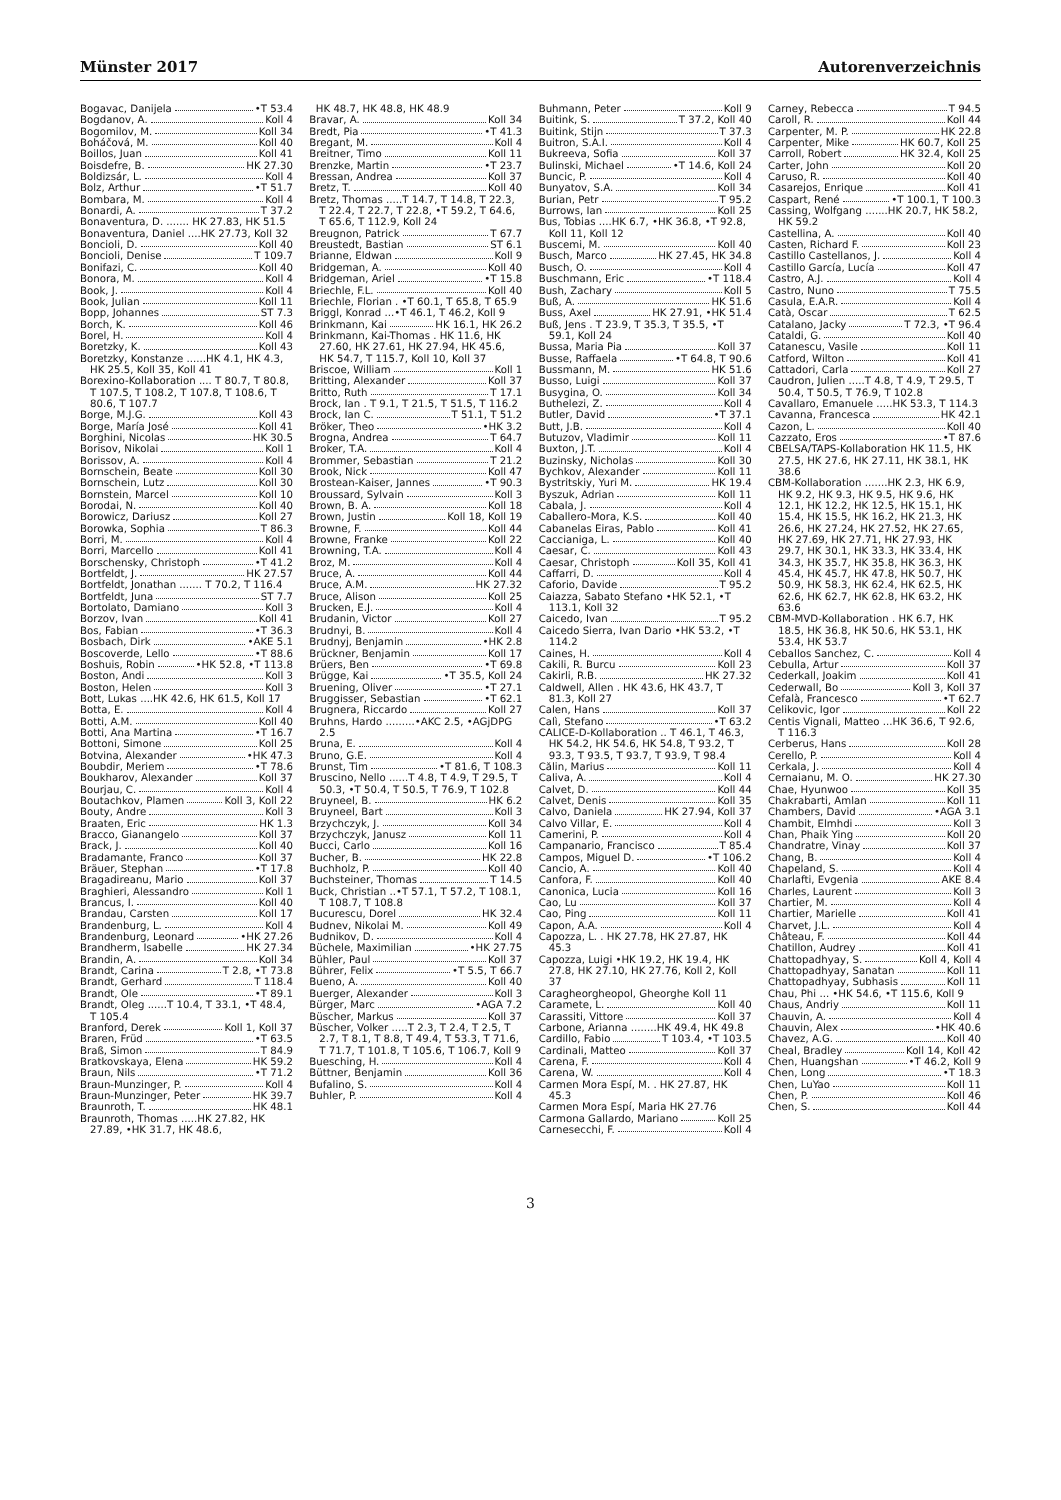Münster 2017 Autorenverzeichnis
Bogavac, Danijela •T 53.4
Bogdanov, A. Koll 4
Bogomilov, M. Koll 34
Boháčová, M. Koll 40
Boillos, Juan Koll 41
Boisdefre, B. HK 27.30
Boldizsár, L. Koll 4
Bolz, Arthur •T 51.7
Bombara, M. Koll 4
Bonardi, A. T 37.2
Bonaventura, D. ....... HK 27.83, HK 51.5
Bonaventura, Daniel ....HK 27.73, Koll 32
Boncioli, D. Koll 40
Boncioli, Denise T 109.7
Bonifazi, C. Koll 40
Bonora, M. Koll 4
Book, J. Koll 4
Book, Julian Koll 11
Bopp, Johannes ST 7.3
Borch, K. Koll 46
Borel, H. Koll 4
Boretzky, K. Koll 43
Boretzky, Konstanze ......HK 4.1, HK 4.3, HK 25.5, Koll 35, Koll 41
Borexino-Kollaboration .... T 80.7, T 80.8, T 107.5, T 108.2, T 107.8, T 108.6, T 80.6, T 107.7
Borge, M.J.G. Koll 43
Borge, María José Koll 41
Borghini, Nicolas HK 30.5
Borisov, Nikolai Koll 1
Borissov, A. Koll 4
Bornschein, Beate Koll 30
Bornschein, Lutz Koll 30
Bornstein, Marcel Koll 10
Borodai, N. Koll 40
Borowicz, Dariusz Koll 27
Borowka, Sophia T 86.3
Borri, M. Koll 4
Borri, Marcello Koll 41
Borschensky, Christoph •T 41.2
Bortfeldt, J. HK 27.57
Bortfeldt, Jonathan ....... T 70.2, T 116.4
Bortfeldt, Juna ST 7.7
Bortolato, Damiano Koll 3
Borzov, Ivan Koll 41
Bos, Fabian •T 36.3
Bosbach, Dirk •AKE 5.1
Boscoverde, Lello •T 88.6
Boshuis, Robin •HK 52.8, •T 113.8
Boston, Andi Koll 3
Boston, Helen Koll 3
Bott, Lukas ....HK 42.6, HK 61.5, Koll 17
Botta, E. Koll 4
Botti, A.M. Koll 40
Botti, Ana Martina •T 16.7
Bottoni, Simone Koll 25
Botvina, Alexander •HK 47.3
Boubdir, Meriem •T 78.6
Boukharov, Alexander Koll 37
Bourjau, C. Koll 4
Boutachkov, Plamen Koll 3, Koll 22
Bouty, Andre Koll 3
Braaten, Eric HK 1.3
Bracco, Gianangelo Koll 37
Brack, J. Koll 40
Bradamante, Franco Koll 37
Bräuer, Stephan •T 17.8
Bragadireanu, Mario Koll 37
Braghieri, Alessandro Koll 1
Brancus, I. Koll 40
Brandau, Carsten Koll 17
Brandenburg, L. Koll 4
Brandenburg, Leonard •HK 27.26
Brandherm, Isabelle HK 27.34
Brandin, A. Koll 34
Brandt, Carina T 2.8, •T 73.8
Brandt, Gerhard T 118.4
Brandt, Ole •T 89.1
Brandt, Oleg ......T 10.4, T 33.1, •T 48.4, T 105.4
Branford, Derek Koll 1, Koll 37
Braren, Früd •T 63.5
Braß, Simon T 84.9
Bratkovskaya, Elena HK 59.2
Braun, Nils •T 71.2
Braun-Munzinger, P. Koll 4
Braun-Munzinger, Peter HK 39.7
Braunroth, T. HK 48.1
Braunroth, Thomas .....HK 27.82, HK 27.89, •HK 31.7, HK 48.6,
HK 48.7, HK 48.8, HK 48.9
Bravar, A. Koll 34
Bredt, Pia •T 41.3
Bregant, M. Koll 4
Breitner, Timo Koll 11
Brenzke, Martin •T 23.7
Bressan, Andrea Koll 37
Bretz, T. Koll 40
Bretz, Thomas .....T 14.7, T 14.8, T 22.3, T 22.4, T 22.7, T 22.8, •T 59.2, T 64.6, T 65.6, T 112.9, Koll 24
Breugnon, Patrick T 67.7
Breustedt, Bastian ST 6.1
Brianne, Eldwan Koll 9
Bridgeman, A. Koll 40
Bridgeman, Ariel •T 15.8
Briechle, F.L. Koll 40
Briechle, Florian . •T 60.1, T 65.8, T 65.9
Briggl, Konrad ...•T 46.1, T 46.2, Koll 9
Brinkmann, Kai HK 16.1, HK 26.2
Brinkmann, Kai-Thomas . HK 11.6, HK 27.60, HK 27.61, HK 27.94, HK 45.6, HK 54.7, T 115.7, Koll 10, Koll 37
Briscoe, William Koll 1
Britting, Alexander Koll 37
Britto, Ruth T 17.1
Brock, Ian . T 9.1, T 21.5, T 51.5, T 116.2
Brock, Ian C. T 51.1, T 51.2
Bröker, Theo •HK 3.2
Brogna, Andrea T 64.7
Broker, T.A. Koll 4
Brommer, Sebastian T 21.2
Brook, Nick Koll 47
Brostean-Kaiser, Jannes •T 90.3
Broussard, Sylvain Koll 3
Brown, B. A. Koll 18
Brown, Justin Koll 18, Koll 19
Browne, F. Koll 44
Browne, Franke Koll 22
Browning, T.A. Koll 4
Broz, M. Koll 4
Bruce, A. Koll 44
Bruce, A.M. HK 27.32
Bruce, Alison Koll 25
Brucken, E.J. Koll 4
Brudanin, Victor Koll 27
Brudnyi, B. Koll 4
Brudnyj, Benjamin •HK 2.8
Brückner, Benjamin Koll 17
Brüers, Ben •T 69.8
Brügge, Kai •T 35.5, Koll 24
Bruening, Oliver •T 27.1
Bruggisser, Sebastian •T 62.1
Brugnera, Riccardo Koll 27
Bruhns, Hardo .........•AKC 2.5, •AGjDPG 2.5
Bruna, E. Koll 4
Bruno, G.E. Koll 4
Brunst, Tim •T 81.6, T 108.3
Bruscino, Nello ......T 4.8, T 4.9, T 29.5, T 50.3, •T 50.4, T 50.5, T 76.9, T 102.8
Bruyneel, B. HK 6.2
Bruyneel, Bart Koll 3
Brzychczyk, J. Koll 34
Brzychczyk, Janusz Koll 11
Bucci, Carlo Koll 16
Bucher, B. HK 22.8
Buchholz, P. Koll 40
Buchsteiner, Thomas T 14.5
Buck, Christian ..•T 57.1, T 57.2, T 108.1, T 108.7, T 108.8
Bucurescu, Dorel HK 32.4
Budnev, Nikolai M. Koll 49
Budnikov, D. Koll 4
Büchele, Maximilian •HK 27.75
Bühler, Paul Koll 37
Bührer, Felix •T 5.5, T 66.7
Bueno, A. Koll 40
Buerger, Alexander Koll 3
Bürger, Marc •AGA 7.2
Büscher, Markus Koll 37
Büscher, Volker .....T 2.3, T 2.4, T 2.5, T 2.7, T 8.1, T 8.8, T 49.4, T 53.3, T 71.6, T 71.7, T 101.8, T 105.6, T 106.7, Koll 9
Buesching, H. Koll 4
Büttner, Benjamin Koll 36
Bufalino, S. Koll 4
Buhler, P. Koll 4
Buhmann, Peter Koll 9
Buitink, S. T 37.2, Koll 40
Buitink, Stijn T 37.3
Buitron, S.A.I. Koll 4
Bukreeva, Sofia Koll 37
Bulinski, Michael •T 14.6, Koll 24
Buncic, P. Koll 4
Bunyatov, S.A. Koll 34
Burian, Petr T 95.2
Burrows, Ian Koll 25
Bus, Tobias ....HK 6.7, •HK 36.8, •T 92.8, Koll 11, Koll 12
Buscemi, M. Koll 40
Busch, Marco HK 27.45, HK 34.8
Busch, O. Koll 4
Buschmann, Eric •T 118.4
Bush, Zachary Koll 5
Buß, A. HK 51.6
Buss, Axel HK 27.91, •HK 51.4
Buß, Jens . T 23.9, T 35.3, T 35.5, •T 59.1, Koll 24
Bussa, Maria Pia Koll 37
Busse, Raffaela •T 64.8, T 90.6
Bussmann, M. HK 51.6
Busso, Luigi Koll 37
Busygina, O. Koll 34
Buthelezi, Z. Koll 4
Butler, David •T 37.1
Butt, J.B. Koll 4
Butuzov, Vladimir Koll 11
Buxton, J.T. Koll 4
Buzinsky, Nicholas Koll 30
Bychkov, Alexander Koll 11
Bystritskiy, Yuri M. HK 19.4
Byszuk, Adrian Koll 11
Cabala, J. Koll 4
Caballero-Mora, K.S. Koll 40
Cabanelas Eiras, Pablo Koll 41
Caccianiga, L. Koll 40
Caesar, C. Koll 43
Caesar, Christoph Koll 35, Koll 41
Caffarri, D. Koll 4
Caforio, Davide T 95.2
Caiazza, Sabato Stefano •HK 52.1, •T 113.1, Koll 32
Caicedo, Ivan T 95.2
Caicedo Sierra, Ivan Dario •HK 53.2, •T 114.2
Caines, H. Koll 4
Cakili, R. Burcu Koll 23
Cakirli, R.B. HK 27.32
Caldwell, Allen . HK 43.6, HK 43.7, T 81.3, Koll 27
Calen, Hans Koll 37
Calì, Stefano •T 63.2
CALICE-D-Kollaboration .. T 46.1, T 46.3, HK 54.2, HK 54.6, HK 54.8, T 93.2, T 93.3, T 93.5, T 93.7, T 93.9, T 98.4
Călin, Marius Koll 11
Caliva, A. Koll 4
Calvet, D. Koll 44
Calvet, Denis Koll 35
Calvo, Daniela HK 27.94, Koll 37
Calvo Villar, E. Koll 4
Camerini, P. Koll 4
Campanario, Francisco T 85.4
Campos, Miguel D. •T 106.2
Cancio, A. Koll 40
Canfora, F. Koll 40
Canonica, Lucia Koll 16
Cao, Lu Koll 37
Cao, Ping Koll 11
Capon, A.A. Koll 4
Capozza, L. . HK 27.78, HK 27.87, HK 45.3
Capozza, Luigi •HK 19.2, HK 19.4, HK 27.8, HK 27.10, HK 27.76, Koll 2, Koll 37
Caragheorgheopol, Gheorghe Koll 11
Caramete, L. Koll 40
Carassiti, Vittore Koll 37
Carbone, Arianna ........HK 49.4, HK 49.8
Cardillo, Fabio T 103.4, •T 103.5
Cardinali, Matteo Koll 37
Carena, F. Koll 4
Carena, W. Koll 4
Carmen Mora Espí, M. . HK 27.87, HK 45.3
Carmen Mora Espí, Maria HK 27.76
Carmona Gallardo, Mariano Koll 25
Carnesecchi, F. Koll 4
Carney, Rebecca T 94.5
Caroll, R. Koll 44
Carpenter, M. P. HK 22.8
Carpenter, Mike HK 60.7, Koll 25
Carroll, Robert HK 32.4, Koll 25
Carter, John Koll 20
Caruso, R. Koll 40
Casarejos, Enrique Koll 41
Caspart, René •T 100.1, T 100.3
Cassing, Wolfgang .......HK 20.7, HK 58.2, HK 59.2
Castellina, A. Koll 40
Casten, Richard F. Koll 23
Castillo Castellanos, J. Koll 4
Castillo García, Lucía Koll 47
Castro, A.J. Koll 4
Castro, Nuno T 75.5
Casula, E.A.R. Koll 4
Catà, Oscar T 62.5
Catalano, Jacky T 72.3, •T 96.4
Cataldi, G. Koll 40
Catanescu, Vasile Koll 11
Catford, Wilton Koll 41
Cattadori, Carla Koll 27
Caudron, Julien .....T 4.8, T 4.9, T 29.5, T 50.4, T 50.5, T 76.9, T 102.8
Cavallaro, Emanuele .....HK 53.3, T 114.3
Cavanna, Francesca HK 42.1
Cazon, L. Koll 40
Cazzato, Eros •T 87.6
CBELSA/TAPS-Kollaboration HK 11.5, HK 27.5, HK 27.6, HK 27.11, HK 38.1, HK 38.6
CBM-Kollaboration .......HK 2.3, HK 6.9, HK 9.2, HK 9.3, HK 9.5, HK 9.6, HK 12.1, HK 12.2, HK 12.5, HK 15.1, HK 15.4, HK 15.5, HK 16.2, HK 21.3, HK 26.6, HK 27.24, HK 27.52, HK 27.65, HK 27.69, HK 27.71, HK 27.93, HK 29.7, HK 30.1, HK 33.3, HK 33.4, HK 34.3, HK 35.7, HK 35.8, HK 36.3, HK 45.4, HK 45.7, HK 47.8, HK 50.7, HK 50.9, HK 58.3, HK 62.4, HK 62.5, HK 62.6, HK 62.7, HK 62.8, HK 63.2, HK 63.6
CBM-MVD-Kollaboration . HK 6.7, HK 18.5, HK 36.8, HK 50.6, HK 53.1, HK 53.4, HK 53.7
Ceballos Sanchez, C. Koll 4
Cebulla, Artur Koll 37
Cederkall, Joakim Koll 41
Cederwall, Bo Koll 3, Koll 37
Cefalà, Francesco •T 62.7
Celikovic, Igor Koll 22
Centis Vignali, Matteo ...HK 36.6, T 92.6, T 116.3
Cerberus, Hans Koll 28
Cerello, P. Koll 4
Cerkala, J. Koll 4
Cernaianu, M. O. HK 27.30
Chae, Hyunwoo Koll 35
Chakrabarti, Amlan Koll 11
Chambers, David •AGA 3.1
Chambit, Elmhdi Koll 3
Chan, Phaik Ying Koll 20
Chandratre, Vinay Koll 37
Chang, B. Koll 4
Chapeland, S. Koll 4
Charlafti, Evgenia AKE 8.4
Charles, Laurent Koll 3
Chartier, M. Koll 4
Chartier, Marielle Koll 41
Charvet, J.L. Koll 4
Château, F. Koll 44
Chatillon, Audrey Koll 41
Chattopadhyay, S. Koll 4, Koll 4
Chattopadhyay, Sanatan Koll 11
Chattopadhyay, Subhasis Koll 11
Chau, Phi ... •HK 54.6, •T 115.6, Koll 9
Chaus, Andriy Koll 11
Chauvin, A. Koll 4
Chauvin, Alex •HK 40.6
Chavez, A.G. Koll 40
Cheal, Bradley Koll 14, Koll 42
Chen, Huangshan •T 46.2, Koll 9
Chen, Long •T 18.3
Chen, LuYao Koll 11
Chen, P. Koll 46
Chen, S. Koll 44
3